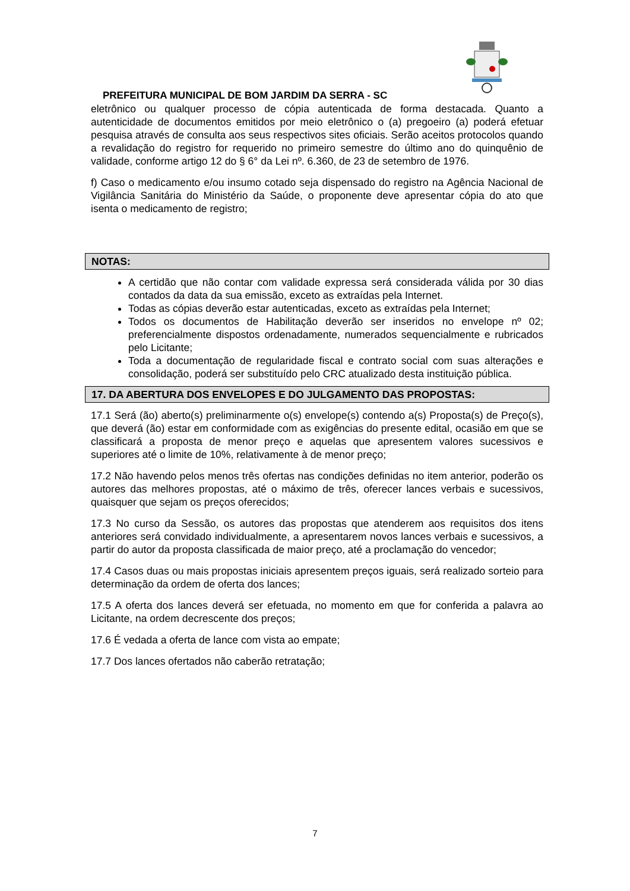PREFEITURA MUNICIPAL DE BOM JARDIM DA SERRA - SC
eletrônico ou qualquer processo de cópia autenticada de forma destacada. Quanto a autenticidade de documentos emitidos por meio eletrônico o (a) pregoeiro (a) poderá efetuar pesquisa através de consulta aos seus respectivos sites oficiais. Serão aceitos protocolos quando a revalidação do registro for requerido no primeiro semestre do último ano do quinquênio de validade, conforme artigo 12 do § 6° da Lei nº. 6.360, de 23 de setembro de 1976.
f) Caso o medicamento e/ou insumo cotado seja dispensado do registro na Agência Nacional de Vigilância Sanitária do Ministério da Saúde, o proponente deve apresentar cópia do ato que isenta o medicamento de registro;
NOTAS:
A certidão que não contar com validade expressa será considerada válida por 30 dias contados da data da sua emissão, exceto as extraídas pela Internet.
Todas as cópias deverão estar autenticadas, exceto as extraídas pela Internet;
Todos os documentos de Habilitação deverão ser inseridos no envelope nº 02; preferencialmente dispostos ordenadamente, numerados sequencialmente e rubricados pelo Licitante;
Toda a documentação de regularidade fiscal e contrato social com suas alterações e consolidação, poderá ser substituído pelo CRC atualizado desta instituição pública.
17. DA ABERTURA DOS ENVELOPES E DO JULGAMENTO DAS PROPOSTAS:
17.1 Será (ão) aberto(s) preliminarmente o(s) envelope(s) contendo a(s) Proposta(s) de Preço(s), que deverá (ão) estar em conformidade com as exigências do presente edital, ocasião em que se classificará a proposta de menor preço e aquelas que apresentem valores sucessivos e superiores até o limite de 10%, relativamente à de menor preço;
17.2 Não havendo pelos menos três ofertas nas condições definidas no item anterior, poderão os autores das melhores propostas, até o máximo de três, oferecer lances verbais e sucessivos, quaisquer que sejam os preços oferecidos;
17.3 No curso da Sessão, os autores das propostas que atenderem aos requisitos dos itens anteriores será convidado individualmente, a apresentarem novos lances verbais e sucessivos, a partir do autor da proposta classificada de maior preço, até a proclamação do vencedor;
17.4 Casos duas ou mais propostas iniciais apresentem preços iguais, será realizado sorteio para determinação da ordem de oferta dos lances;
17.5 A oferta dos lances deverá ser efetuada, no momento em que for conferida a palavra ao Licitante, na ordem decrescente dos preços;
17.6 É vedada a oferta de lance com vista ao empate;
17.7 Dos lances ofertados não caberão retratação;
7